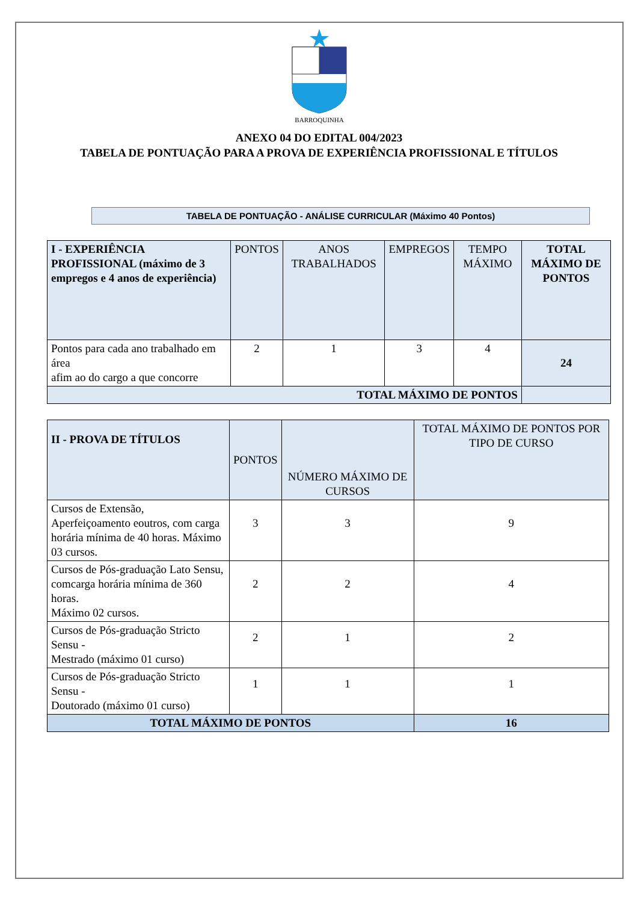BARROQUINHA
ANEXO 04 DO EDITAL 004/2023
TABELA DE PONTUAÇÃO PARA A PROVA DE EXPERIÊNCIA PROFISSIONAL E TÍTULOS
TABELA DE PONTUAÇÃO - ANÁLISE CURRICULAR (Máximo 40 Pontos)
| I - EXPERIÊNCIA PROFISSIONAL (máximo de 3 empregos e 4 anos de experiência) | PONTOS | ANOS TRABALHADOS | EMPREGOS | TEMPO MÁXIMO | TOTAL MÁXIMO DE PONTOS |
| --- | --- | --- | --- | --- | --- |
| Pontos para cada ano trabalhado em área afim ao do cargo a que concorre | 2 | 1 | 3 | 4 | 24 |
| TOTAL MÁXIMO DE PONTOS | | | | | |
| II - PROVA DE TÍTULOS | PONTOS | NÚMERO MÁXIMO DE CURSOS | TOTAL MÁXIMO DE PONTOS POR TIPO DE CURSO |
| --- | --- | --- | --- |
| Cursos de Extensão, Aperfeiçoamento eoutros, com carga horária mínima de 40 horas. Máximo 03 cursos. | 3 | 3 | 9 |
| Cursos de Pós-graduação Lato Sensu, comcarga horária mínima de 360 horas. Máximo 02 cursos. | 2 | 2 | 4 |
| Cursos de Pós-graduação Stricto Sensu - Mestrado (máximo 01 curso) | 2 | 1 | 2 |
| Cursos de Pós-graduação Stricto Sensu - Doutorado (máximo 01 curso) | 1 | 1 | 1 |
| TOTAL MÁXIMO DE PONTOS | | | 16 |